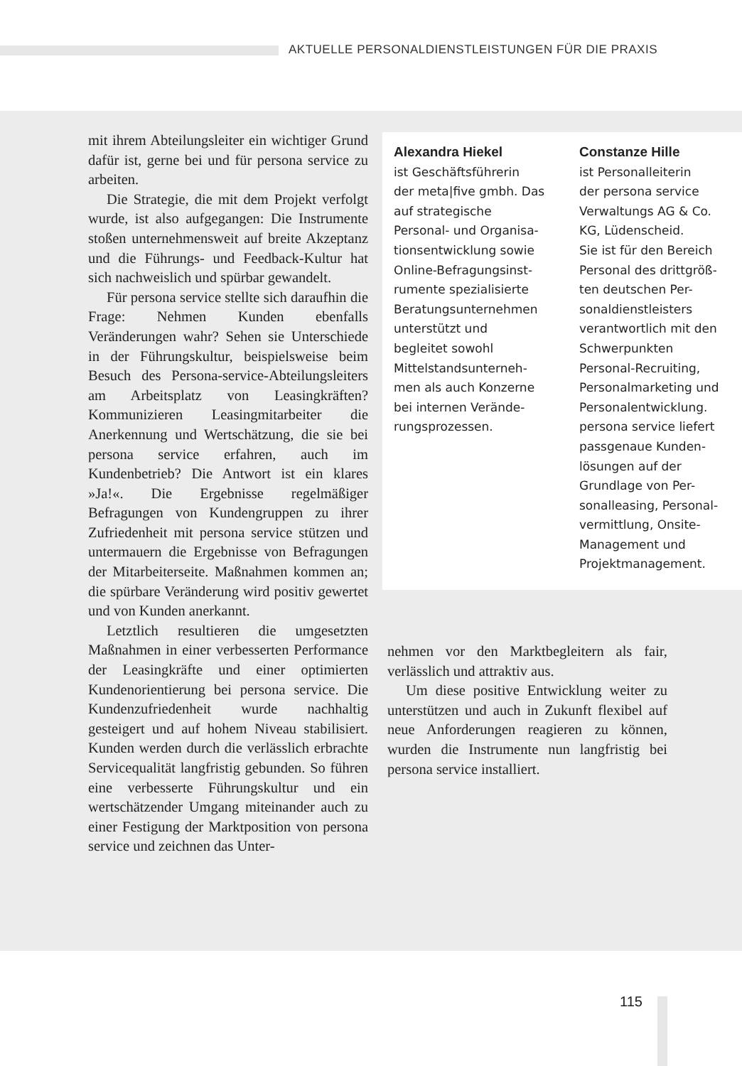AKTUELLE PERSONALDIENSTLEISTUNGEN FÜR DIE PRAXIS
mit ihrem Abteilungsleiter ein wichtiger Grund dafür ist, gerne bei und für persona service zu arbeiten.
Die Strategie, die mit dem Projekt verfolgt wurde, ist also aufgegangen: Die Instrumente stoßen unternehmensweit auf breite Akzeptanz und die Führungs- und Feedback-Kultur hat sich nachweislich und spürbar gewandelt.
Für persona service stellte sich daraufhin die Frage: Nehmen Kunden ebenfalls Veränderungen wahr? Sehen sie Unterschiede in der Führungskultur, beispielsweise beim Besuch des Persona-service-Abteilungsleiters am Arbeitsplatz von Leasingkräften? Kommunizieren Leasingmitarbeiter die Anerkennung und Wertschätzung, die sie bei persona service erfahren, auch im Kundenbetrieb? Die Antwort ist ein klares »Ja!«. Die Ergebnisse regelmäßiger Befragungen von Kundengruppen zu ihrer Zufriedenheit mit persona service stützen und untermauern die Ergebnisse von Befragungen der Mitarbeiterseite. Maßnahmen kommen an; die spürbare Veränderung wird positiv gewertet und von Kunden anerkannt.
Letztlich resultieren die umgesetzten Maßnahmen in einer verbesserten Performance der Leasingkräfte und einer optimierten Kundenorientierung bei persona service. Die Kundenzufriedenheit wurde nachhaltig gesteigert und auf hohem Niveau stabilisiert. Kunden werden durch die verlässlich erbrachte Servicequalität langfristig gebunden. So führen eine verbesserte Führungskultur und ein wertschätzender Umgang miteinander auch zu einer Festigung der Marktposition von persona service und zeichnen das Unter-
Alexandra Hiekel
ist Geschäftsführerin
der meta|five gmbh. Das
auf strategische
Personal- und Organisa-
tionsentwicklung sowie
Online-Befragungsinst-
rumente spezialisierte
Beratungsunternehmen
unterstützt und
begleitet sowohl
Mittelstandsunterneh-
men als auch Konzerne
bei internen Verände-
rungsprozessen.
Constanze Hille
ist Personalleiterin
der persona service
Verwaltungs AG & Co.
KG, Lüdenscheid.
Sie ist für den Bereich
Personal des drittgröß-
ten deutschen Per-
sonaldienstleisters
verantwortlich mit den
Schwerpunkten
Personal-Recruiting,
Personalmarketing und
Personalentwicklung.
persona service liefert
passgenaue Kunden-
lösungen auf der
Grundlage von Per-
sonalleasing, Personal-
vermittlung, Onsite-
Management und
Projektmanagement.
nehmen vor den Marktbegleitern als fair, verlässlich und attraktiv aus.
Um diese positive Entwicklung weiter zu unterstützen und auch in Zukunft flexibel auf neue Anforderungen reagieren zu können, wurden die Instrumente nun langfristig bei persona service installiert.
115